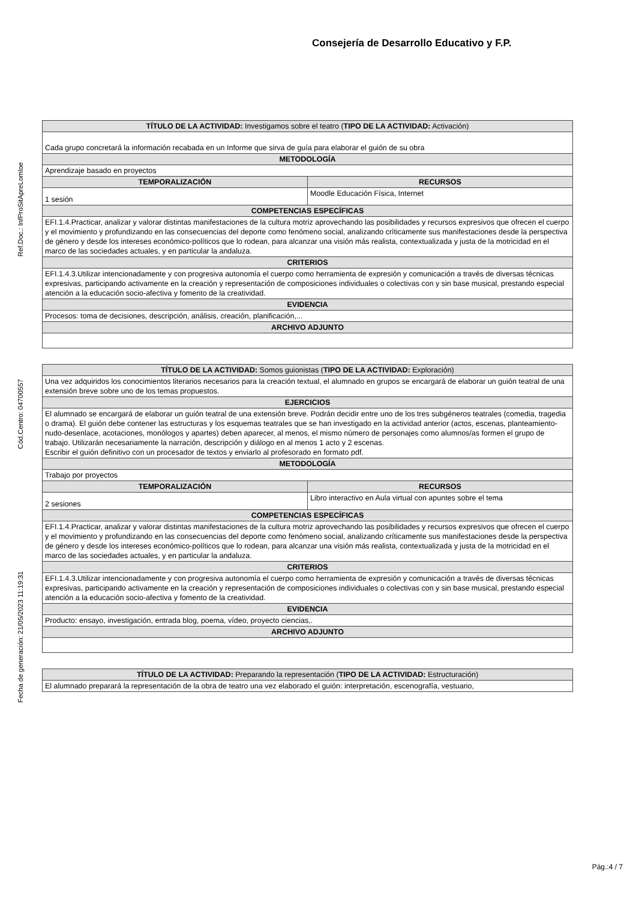Consejería de Desarrollo Educativo y F.P.
Ref.Doc.: InfProSitApreLomloe
Cód.Centro: 04700557
Fecha de generación: 21/05/2023 11:19:31
| TÍTULO DE LA ACTIVIDAD: Investigamos sobre el teatro ( TIPO DE LA ACTIVIDAD: Activación) | |
| --- | --- |
| Cada grupo concretará la información recabada en un Informe que sirva de guía para elaborar el guión de su obra | |
| METODOLOGÍA | |
| Aprendizaje basado en proyectos | |
| TEMPORALIZACIÓN | RECURSOS |
| 1 sesión | Moodle Educación Física, Internet |
| COMPETENCIAS ESPECÍFICAS | |
| EFI.1.4.Practicar, analizar y valorar distintas manifestaciones de la cultura motriz aprovechando las posibilidades y recursos expresivos que ofrecen el cuerpo y el movimiento y profundizando en las consecuencias del deporte como fenómeno social, analizando críticamente sus manifestaciones desde la perspectiva de género y desde los intereses económico-políticos que lo rodean, para alcanzar una visión más realista, contextualizada y justa de la motricidad en el marco de las sociedades actuales, y en particular la andaluza. | |
| CRITERIOS | |
| EFI.1.4.3.Utilizar intencionadamente y con progresiva autonomía el cuerpo como herramienta de expresión y comunicación a través de diversas técnicas expresivas, participando activamente en la creación y representación de composiciones individuales o colectivas con y sin base musical, prestando especial atención a la educación socio-afectiva y fomento de la creatividad. | |
| EVIDENCIA | |
| Procesos: toma de decisiones, descripción, análisis, creación, planificación,... | |
| ARCHIVO ADJUNTO | |
| TÍTULO DE LA ACTIVIDAD: Somos guionistas ( TIPO DE LA ACTIVIDAD: Exploración) | |
| --- | --- |
| Una vez adquiridos los conocimientos literarios necesarios para la creación textual, el alumnado en grupos se encargará de elaborar un guión teatral de una extensión breve sobre uno de los temas propuestos. | |
| EJERCICIOS | |
| El alumnado se encargará de elaborar un guión teatral de una extensión breve. Podrán decidir entre uno de los tres subgéneros teatrales (comedia, tragedia o drama). El guión debe contener las estructuras y los esquemas teatrales que se han investigado en la actividad anterior (actos, escenas, planteamiento-nudo-desenlace, acotaciones, monólogos y apartes) deben aparecer, al menos, el mismo número de personajes como alumnos/as formen el grupo de trabajo. Utilizarán necesariamente la narración, descripción y diálogo en al menos 1 acto y 2 escenas. Escribir el guión definitivo con un procesador de textos y enviarlo al profesorado en formato pdf. | |
| METODOLOGÍA | |
| Trabajo por proyectos | |
| TEMPORALIZACIÓN | RECURSOS |
| 2 sesiones | Libro interactivo en Aula virtual con apuntes sobre el tema |
| COMPETENCIAS ESPECÍFICAS | |
| EFI.1.4.Practicar, analizar y valorar distintas manifestaciones de la cultura motriz aprovechando las posibilidades y recursos expresivos que ofrecen el cuerpo y el movimiento y profundizando en las consecuencias del deporte como fenómeno social, analizando críticamente sus manifestaciones desde la perspectiva de género y desde los intereses económico-políticos que lo rodean, para alcanzar una visión más realista, contextualizada y justa de la motricidad en el marco de las sociedades actuales, y en particular la andaluza. | |
| CRITERIOS | |
| EFI.1.4.3.Utilizar intencionadamente y con progresiva autonomía el cuerpo como herramienta de expresión y comunicación a través de diversas técnicas expresivas, participando activamente en la creación y representación de composiciones individuales o colectivas con y sin base musical, prestando especial atención a la educación socio-afectiva y fomento de la creatividad. | |
| EVIDENCIA | |
| Producto: ensayo, investigación, entrada blog, poema, vídeo, proyecto ciencias,. | |
| ARCHIVO ADJUNTO | |
| TÍTULO DE LA ACTIVIDAD: Preparando la representación ( TIPO DE LA ACTIVIDAD: Estructuración) |
| --- |
| El alumnado preparará la representación de la obra de teatro una vez elaborado el guión: interpretación, escenografía, vestuario, |
Pág.:4 / 7